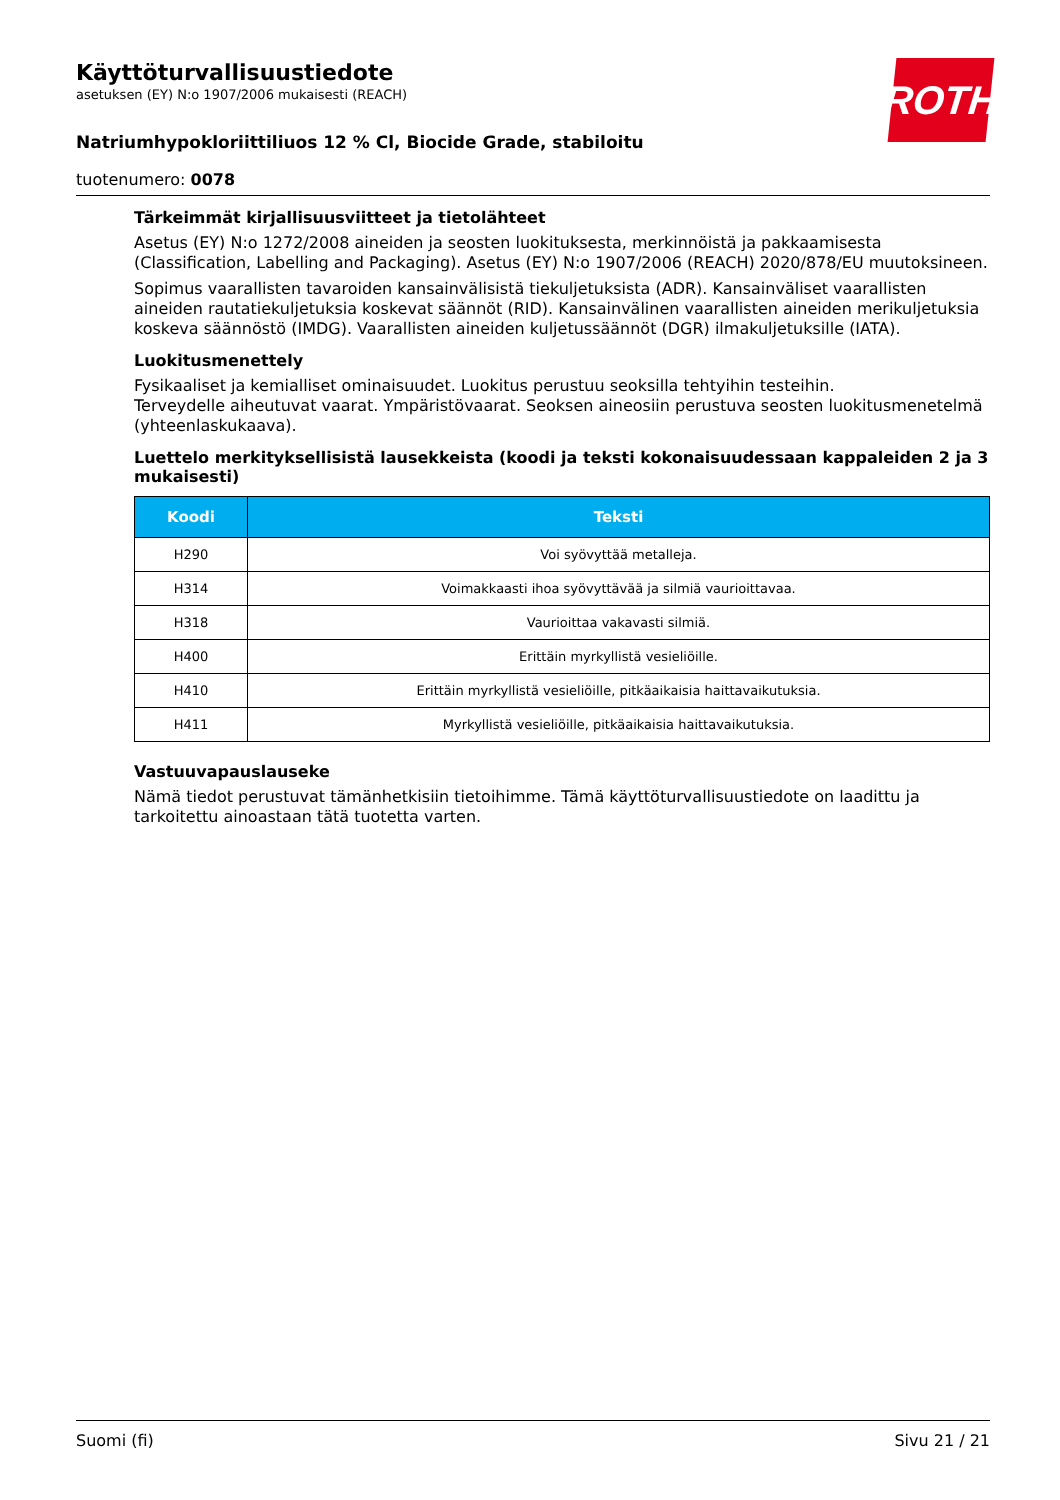ROTH
Käyttöturvallisuustiedote
asetuksen (EY) N:o 1907/2006 mukaisesti (REACH)
Natriumhypokloriittiliuos 12 % Cl, Biocide Grade, stabiloitu
tuotenumero: 0078
Tärkeimmät kirjallisuusviitteet ja tietolähteet
Asetus (EY) N:o 1272/2008 aineiden ja seosten luokituksesta, merkinnöistä ja pakkaamisesta (Classification, Labelling and Packaging). Asetus (EY) N:o 1907/2006 (REACH) 2020/878/EU muutoksineen.
Sopimus vaarallisten tavaroiden kansainvälisistä tiekuljetuksista (ADR). Kansainväliset vaarallisten aineiden rautatiekuljetuksia koskevat säännöt (RID). Kansainvälinen vaarallisten aineiden merikuljetuksia koskeva säännöstö (IMDG). Vaarallisten aineiden kuljetussäännöt (DGR) ilmakuljetuksille (IATA).
Luokitusmenettely
Fysikaaliset ja kemialliset ominaisuudet. Luokitus perustuu seoksilla tehtyihin testeihin.
Terveydelle aiheutuvat vaarat. Ympäristövaarat. Seoksen aineosiin perustuva seosten luokitusmenetelmä (yhteenlaskukaava).
Luettelo merkityksellisistä lausekkeista (koodi ja teksti kokonaisuudessaan kappaleiden 2 ja 3 mukaisesti)
| Koodi | Teksti |
| --- | --- |
| H290 | Voi syövyttää metalleja. |
| H314 | Voimakkaasti ihoa syövyttävää ja silmiä vaurioittavaa. |
| H318 | Vaurioittaa vakavasti silmiä. |
| H400 | Erittäin myrkyllistä vesieliöille. |
| H410 | Erittäin myrkyllistä vesieliöille, pitkäaikaisia haittavaikutuksia. |
| H411 | Myrkyllistä vesieliöille, pitkäaikaisia haittavaikutuksia. |
Vastuuvapauslauseke
Nämä tiedot perustuvat tämänhetkisiin tietoihimme. Tämä käyttöturvallisuustiedote on laadittu ja tarkoitettu ainoastaan tätä tuotetta varten.
Suomi (fi) Sivu 21 / 21